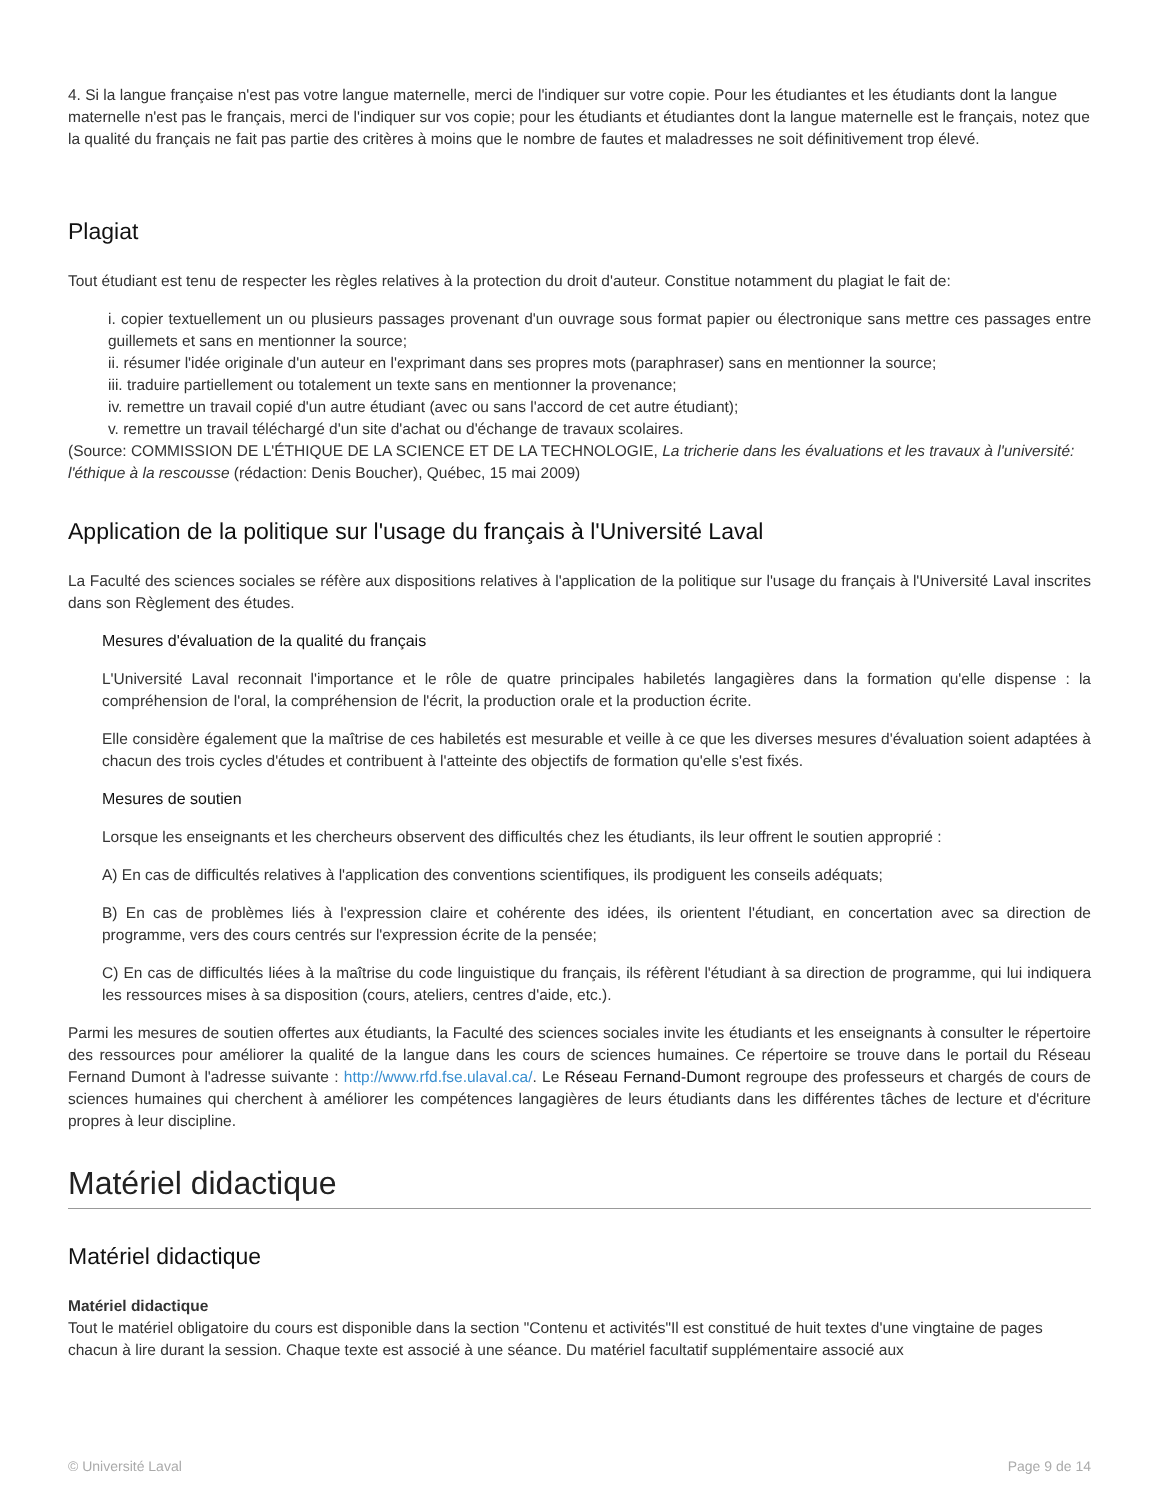4. Si la langue française n'est pas votre langue maternelle, merci de l'indiquer sur votre copie. Pour les étudiantes et les étudiants dont la langue maternelle n'est pas le français, merci de l'indiquer sur vos copie; pour les étudiants et étudiantes dont la langue maternelle est le français, notez que la qualité du français ne fait pas partie des critères à moins que le nombre de fautes et maladresses ne soit définitivement trop élevé.
Plagiat
Tout étudiant est tenu de respecter les règles relatives à la protection du droit d'auteur. Constitue notamment du plagiat le fait de:
i. copier textuellement un ou plusieurs passages provenant d'un ouvrage sous format papier ou électronique sans mettre ces passages entre guillemets et sans en mentionner la source;
ii. résumer l'idée originale d'un auteur en l'exprimant dans ses propres mots (paraphraser) sans en mentionner la source;
iii. traduire partiellement ou totalement un texte sans en mentionner la provenance;
iv. remettre un travail copié d'un autre étudiant (avec ou sans l'accord de cet autre étudiant);
v. remettre un travail téléchargé d'un site d'achat ou d'échange de travaux scolaires.
(Source: COMMISSION DE L'ÉTHIQUE DE LA SCIENCE ET DE LA TECHNOLOGIE, La tricherie dans les évaluations et les travaux à l'université: l'éthique à la rescousse (rédaction: Denis Boucher), Québec, 15 mai 2009)
Application de la politique sur l'usage du français à l'Université Laval
La Faculté des sciences sociales se réfère aux dispositions relatives à l'application de la politique sur l'usage du français à l'Université Laval inscrites dans son Règlement des études.
Mesures d'évaluation de la qualité du français
L'Université Laval reconnait l'importance et le rôle de quatre principales habiletés langagières dans la formation qu'elle dispense : la compréhension de l'oral, la compréhension de l'écrit, la production orale et la production écrite.
Elle considère également que la maîtrise de ces habiletés est mesurable et veille à ce que les diverses mesures d'évaluation soient adaptées à chacun des trois cycles d'études et contribuent à l'atteinte des objectifs de formation qu'elle s'est fixés.
Mesures de soutien
Lorsque les enseignants et les chercheurs observent des difficultés chez les étudiants, ils leur offrent le soutien approprié :
A) En cas de difficultés relatives à l'application des conventions scientifiques, ils prodiguent les conseils adéquats;
B) En cas de problèmes liés à l'expression claire et cohérente des idées, ils orientent l'étudiant, en concertation avec sa direction de programme, vers des cours centrés sur l'expression écrite de la pensée;
C) En cas de difficultés liées à la maîtrise du code linguistique du français, ils réfèrent l'étudiant à sa direction de programme, qui lui indiquera les ressources mises à sa disposition (cours, ateliers, centres d'aide, etc.).
Parmi les mesures de soutien offertes aux étudiants, la Faculté des sciences sociales invite les étudiants et les enseignants à consulter le répertoire des ressources pour améliorer la qualité de la langue dans les cours de sciences humaines. Ce répertoire se trouve dans le portail du Réseau Fernand Dumont à l'adresse suivante : http://www.rfd.fse.ulaval.ca/. Le Réseau Fernand-Dumont regroupe des professeurs et chargés de cours de sciences humaines qui cherchent à améliorer les compétences langagières de leurs étudiants dans les différentes tâches de lecture et d'écriture propres à leur discipline.
Matériel didactique
Matériel didactique
Matériel didactique
Tout le matériel obligatoire du cours est disponible dans la section "Contenu et activités"Il est constitué de huit textes d'une vingtaine de pages chacun à lire durant la session. Chaque texte est associé à une séance. Du matériel facultatif supplémentaire associé aux
© Université Laval Page 9 de 14